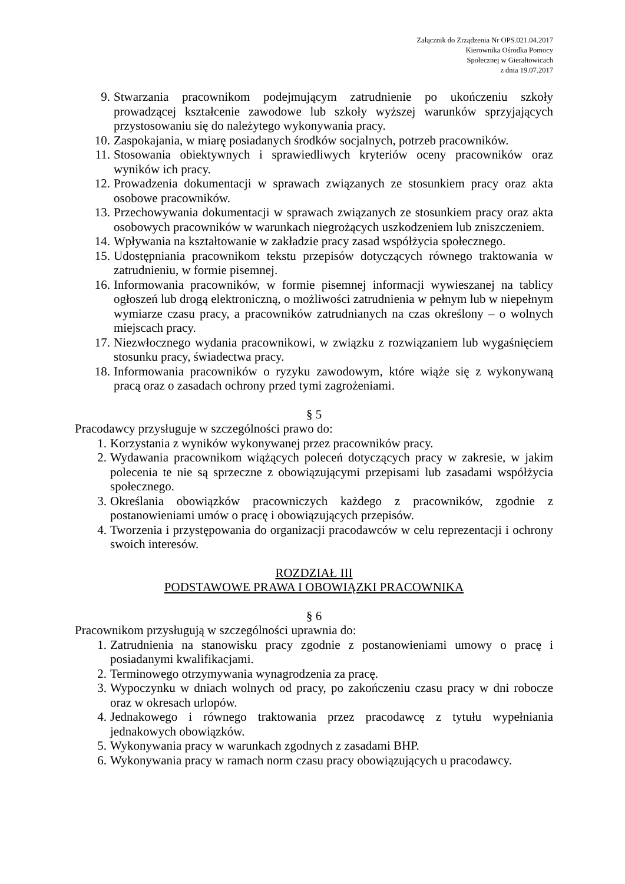Załącznik do Zrządzenia Nr OPS.021.04.2017
Kierownika Ośrodka Pomocy
Społecznej w Gierałtowicach
z dnia 19.07.2017
9. Stwarzania pracownikom podejmującym zatrudnienie po ukończeniu szkoły prowadzącej kształcenie zawodowe lub szkoły wyższej warunków sprzyjających przystosowaniu się do należytego wykonywania pracy.
10. Zaspokajania, w miarę posiadanych środków socjalnych, potrzeb pracowników.
11. Stosowania obiektywnych i sprawiedliwych kryteriów oceny pracowników oraz wyników ich pracy.
12. Prowadzenia dokumentacji w sprawach związanych ze stosunkiem pracy oraz akta osobowe pracowników.
13. Przechowywania dokumentacji w sprawach związanych ze stosunkiem pracy oraz akta osobowych pracowników w warunkach niegrożących uszkodzeniem lub zniszczeniem.
14. Wpływania na kształtowanie w zakładzie pracy zasad współżycia społecznego.
15. Udostępniania pracownikom tekstu przepisów dotyczących równego traktowania w zatrudnieniu, w formie pisemnej.
16. Informowania pracowników, w formie pisemnej informacji wywieszanej na tablicy ogłoszeń lub drogą elektroniczną, o możliwości zatrudnienia w pełnym lub w niepełnym wymiarze czasu pracy, a pracowników zatrudnianych na czas określony – o wolnych miejscach pracy.
17. Niezwłocznego wydania pracownikowi, w związku z rozwiązaniem lub wygaśnięciem stosunku pracy, świadectwa pracy.
18. Informowania pracowników o ryzyku zawodowym, które wiąże się z wykonywaną pracą oraz o zasadach ochrony przed tymi zagrożeniami.
§ 5
Pracodawcy przysługuje w szczególności prawo do:
1. Korzystania z wyników wykonywanej przez pracowników pracy.
2. Wydawania pracownikom wiążących poleceń dotyczących pracy w zakresie, w jakim polecenia te nie są sprzeczne z obowiązującymi przepisami lub zasadami współżycia społecznego.
3. Określania obowiązków pracowniczych każdego z pracowników, zgodnie z postanowieniami umów o pracę i obowiązujących przepisów.
4. Tworzenia i przystępowania do organizacji pracodawców w celu reprezentacji i ochrony swoich interesów.
ROZDZIAŁ III
PODSTAWOWE PRAWA I OBOWIĄZKI PRACOWNIKA
§ 6
Pracownikom przysługują w szczególności uprawnia do:
1. Zatrudnienia na stanowisku pracy zgodnie z postanowieniami umowy o pracę i posiadanymi kwalifikacjami.
2. Terminowego otrzymywania wynagrodzenia za pracę.
3. Wypoczynku w dniach wolnych od pracy, po zakończeniu czasu pracy w dni robocze oraz w okresach urlopów.
4. Jednakowego i równego traktowania przez pracodawcę z tytułu wypełniania jednakowych obowiązków.
5. Wykonywania pracy w warunkach zgodnych z zasadami BHP.
6. Wykonywania pracy w ramach norm czasu pracy obowiązujących u pracodawcy.